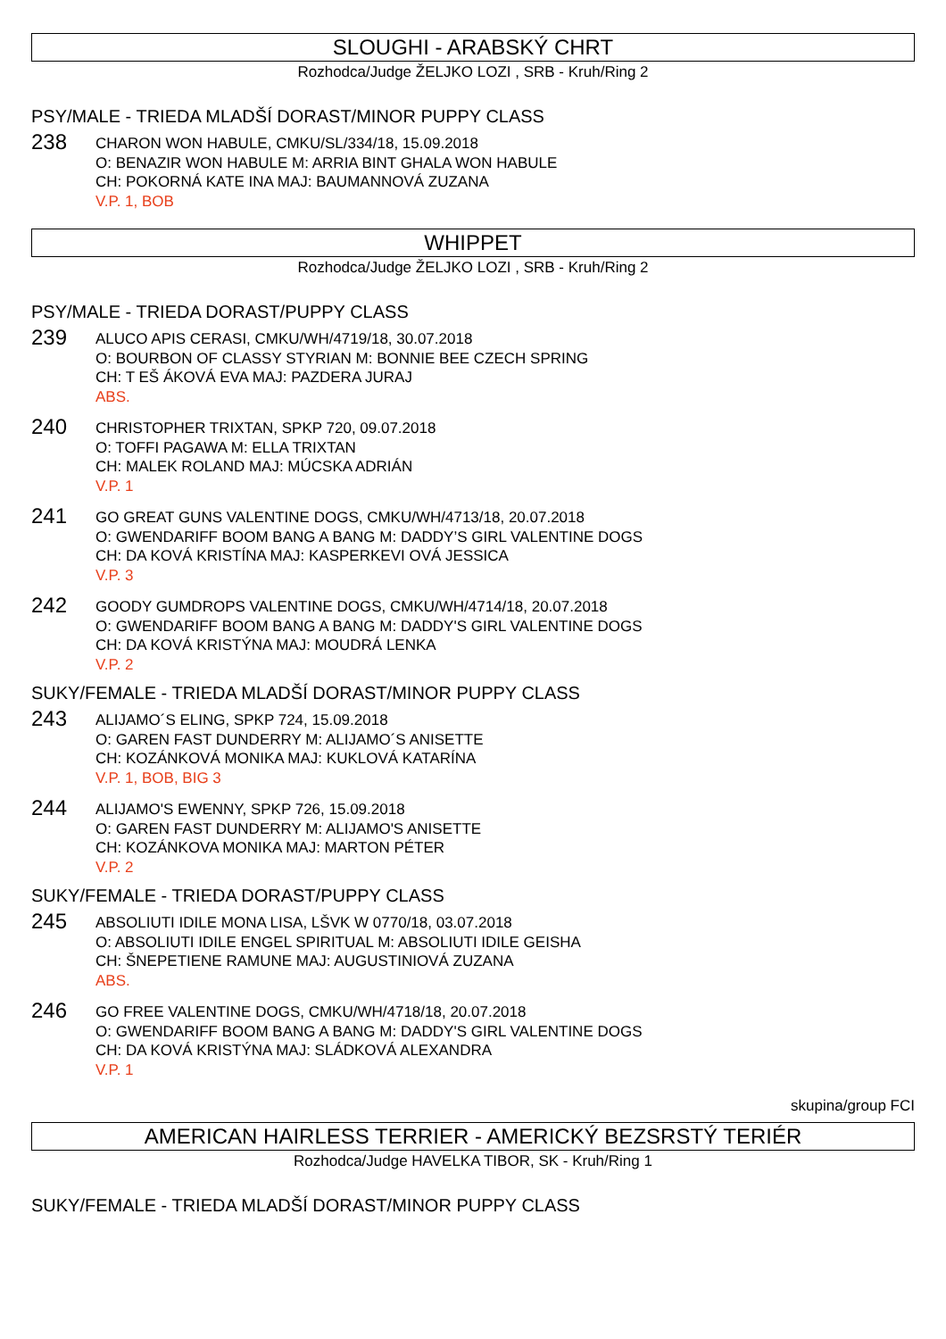SLOUGHI - ARABSKÝ CHRT
Rozhodca/Judge ŽELJKO LOZI , SRB - Kruh/Ring 2
PSY/MALE - TRIEDA MLADŠÍ DORAST/MINOR PUPPY CLASS
238
CHARON WON HABULE, CMKU/SL/334/18, 15.09.2018
O: BENAZIR WON HABULE M: ARRIA BINT GHALA WON HABULE
CH: POKORNÁ KATE INA MAJ: BAUMANNOVÁ ZUZANA
V.P. 1, BOB
WHIPPET
Rozhodca/Judge ŽELJKO LOZI , SRB - Kruh/Ring 2
PSY/MALE - TRIEDA DORAST/PUPPY CLASS
239
ALUCO APIS CERASI, CMKU/WH/4719/18, 30.07.2018
O: BOURBON OF CLASSY STYRIAN M: BONNIE BEE CZECH SPRING
CH: T EŠ ÁKOVÁ EVA MAJ: PAZDERA JURAJ
ABS.
240
CHRISTOPHER TRIXTAN, SPKP 720, 09.07.2018
O: TOFFI PAGAWA M: ELLA TRIXTAN
CH: MALEK ROLAND MAJ: MÚCSKA ADRIÁN
V.P. 1
241
GO GREAT GUNS VALENTINE DOGS, CMKU/WH/4713/18, 20.07.2018
O: GWENDARIFF BOOM BANG A BANG M: DADDY’S GIRL VALENTINE DOGS
CH: DA KOVÁ KRISTÍNA MAJ: KASPERKEVI OVÁ JESSICA
V.P. 3
242
GOODY GUMDROPS VALENTINE DOGS, CMKU/WH/4714/18, 20.07.2018
O: GWENDARIFF BOOM BANG A BANG M: DADDY'S GIRL VALENTINE DOGS
CH: DA KOVÁ KRISTÝNA MAJ: MOUDRÁ LENKA
V.P. 2
SUKY/FEMALE - TRIEDA MLADŠÍ DORAST/MINOR PUPPY CLASS
243
ALIJAMO´S ELING, SPKP 724, 15.09.2018
O: GAREN FAST DUNDERRY M: ALIJAMO´S ANISETTE
CH: KOZÁNKOVÁ MONIKA MAJ: KUKLOVÁ KATARÍNA
V.P. 1, BOB, BIG 3
244
ALIJAMO'S EWENNY, SPKP 726, 15.09.2018
O: GAREN FAST DUNDERRY M: ALIJAMO'S ANISETTE
CH: KOZÁNKOVA MONIKA MAJ: MARTON PÉTER
V.P. 2
SUKY/FEMALE - TRIEDA DORAST/PUPPY CLASS
245
ABSOLIUTI IDILE MONA LISA, LŠVK W 0770/18, 03.07.2018
O: ABSOLIUTI IDILE ENGEL SPIRITUAL M: ABSOLIUTI IDILE GEISHA
CH: ŠNEPETIENE RAMUNE MAJ: AUGUSTINIOVÁ ZUZANA
ABS.
246
GO FREE VALENTINE DOGS, CMKU/WH/4718/18, 20.07.2018
O: GWENDARIFF BOOM BANG A BANG M: DADDY'S GIRL VALENTINE DOGS
CH: DA KOVÁ KRISTÝNA MAJ: SLÁDKOVÁ ALEXANDRA
V.P. 1
skupina/group FCI
AMERICAN HAIRLESS TERRIER - AMERICKÝ BEZSRSTÝ TERIÉR
Rozhodca/Judge HAVELKA TIBOR, SK - Kruh/Ring 1
SUKY/FEMALE - TRIEDA MLADŠÍ DORAST/MINOR PUPPY CLASS